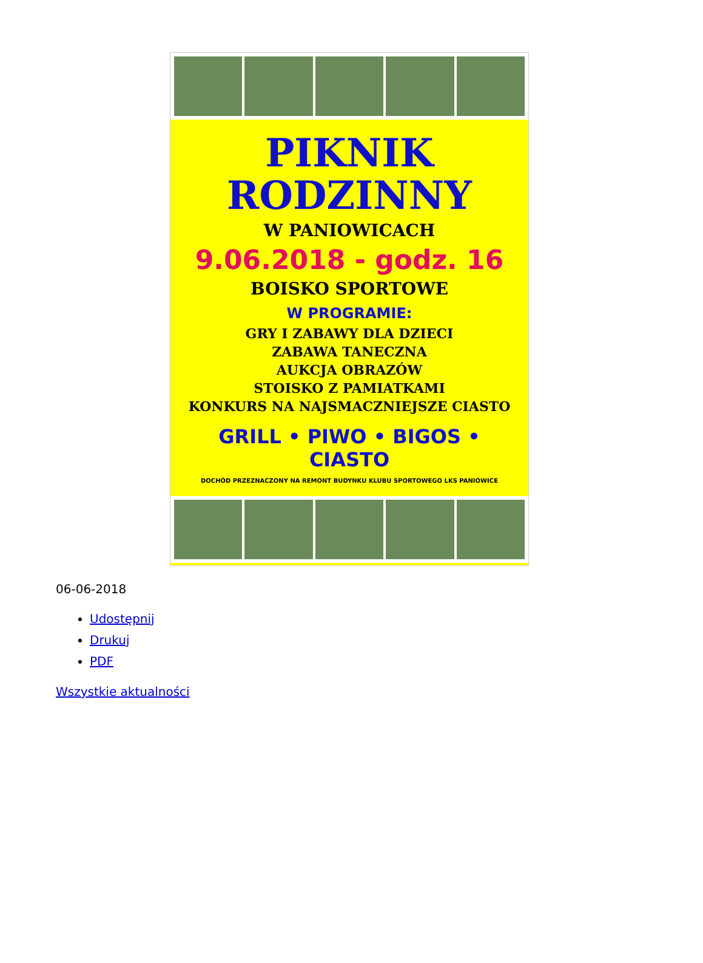PIKNIK
RODZINNY
W PANIOWICACH
9.06.2018 - godz. 16
BOISKO SPORTOWE
W PROGRAMIE:
GRY I ZABAWY DLA DZIECI
ZABAWA TANECZNA
AUKCJA OBRAZÓW
STOISKO Z PAMIATKAMI
KONKURS NA NAJSMACZNIEJSZE CIASTO
GRILL • PIWO • BIGOS • CIASTO
DOCHÓD PRZEZNACZONY NA REMONT BUDYNKU KLUBU SPORTOWEGO LKS PANIOWICE
06-06-2018
Udostępnij
Drukuj
PDF
Wszystkie aktualności